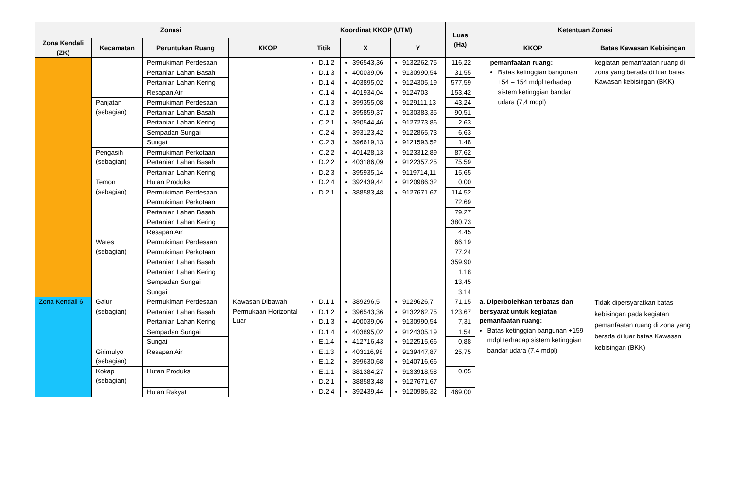| Zonasi | | | | Koordinat KKOP (UTM) | | | Luas (Ha) | Ketentuan Zonasi | |
| --- | --- | --- | --- | --- | --- | --- | --- | --- | --- |
| Zona Kendali (ZK) | Kecamatan | Peruntukan Ruang | KKOP | Titik | X | Y | | KKOP | Batas Kawasan Kebisingan |
| | | Permukiman Perdesaan | | D.1.2 D.1.3 D.1.4 C.1.4 C.1.3 C.1.2 C.2.1 C.2.4 C.2.3 C.2.2 D.2.2 D.2.3 D.2.4 D.2.1 | 396543,36 400039,06 403895,02 401934,04 399355,08 395859,37 390544,46 393123,42 396619,13 401428,13 403186,09 395935,14 392439,44 388583,48 | 9132262,75 9130990,54 9124305,19 9124703 9129111,13 9130383,35 9127273,86 9122865,73 9121593,52 9123312,89 9122357,25 9119714,11 9120986,32 9127671,67 | 116,22 | pemanfaatan ruang: Batas ketinggian bangunan +54 – 154 mdpl terhadap sistem ketinggian bandar udara (7,4 mdpl) | kegiatan pemanfaatan ruang di zona yang berada di luar batas Kawasan kebisingan (BKK) |
| | | Pertanian Lahan Basah | | | | | 31,55 | | |
| | | Pertanian Lahan Kering | | | | | 577,59 | | |
| | | Resapan Air | | | | | 153,42 | | |
| | Panjatan (sebagian) | Permukiman Perdesaan | | | | | 43,24 | | |
| | | Pertanian Lahan Basah | | | | | 90,51 | | |
| | | Pertanian Lahan Kering | | | | | 2,63 | | |
| | | Sempadan Sungai | | | | | 6,63 | | |
| | | Sungai | | | | | 1,48 | | |
| | Pengasih (sebagian) | Permukiman Perkotaan | | | | | 87,62 | | |
| | | Pertanian Lahan Basah | | | | | 75,59 | | |
| | | Pertanian Lahan Kering | | | | | 15,65 | | |
| | Temon (sebagian) | Hutan Produksi | | | | | 0,00 | | |
| | | Permukiman Perdesaan | | | | | 114,52 | | |
| | | Permukiman Perkotaan | | | | | 72,69 | | |
| | | Pertanian Lahan Basah | | | | | 79,27 | | |
| | | Pertanian Lahan Kering | | | | | 380,73 | | |
| | | Resapan Air | | | | | 4,45 | | |
| | Wates (sebagian) | Permukiman Perdesaan | | | | | 66,19 | | |
| | | Permukiman Perkotaan | | | | | 77,24 | | |
| | | Pertanian Lahan Basah | | | | | 359,90 | | |
| | | Pertanian Lahan Kering | | | | | 1,18 | | |
| | | Sempadan Sungai | | | | | 13,45 | | |
| | | Sungai | | | | | 3,14 | | |
| Zona Kendali 6 | Galur (sebagian) | Permukiman Perdesaan | Kawasan Dibawah Permukaan Horizontal Luar | D.1.1 D.1.2 D.1.3 D.1.4 E.1.4 E.1.3 E.1.2 E.1.1 D.2.1 D.2.4 | 389296,5 396543,36 400039,06 403895,02 412716,43 403116,98 399630,68 381384,27 388583,48 392439,44 | 9129626,7 9132262,75 9130990,54 9124305,19 9122515,66 9139447,87 9140716,66 9133918,58 9127671,67 9120986,32 | 71,15 | a. Diperbolehkan terbatas dan bersyarat untuk kegiatan pemanfaatan ruang: Batas ketinggian bangunan +159 mdpl terhadap sistem ketinggian bandar udara (7,4 mdpl) | Tidak dipersyaratkan batas kebisingan pada kegiatan pemanfaatan ruang di zona yang berada di luar batas Kawasan kebisingan (BKK) |
| | | Pertanian Lahan Basah | | | | | 123,67 | | |
| | | Pertanian Lahan Kering | | | | | 7,31 | | |
| | | Sempadan Sungai | | | | | 1,54 | | |
| | | Sungai | | | | | 0,88 | | |
| | Girimulyo (sebagian) | Resapan Air | | | | | 25,75 | | |
| | Kokap (sebagian) | Hutan Produksi | | | | | 0,05 | | |
| | | Hutan Rakyat | | | | | 469,00 | | |